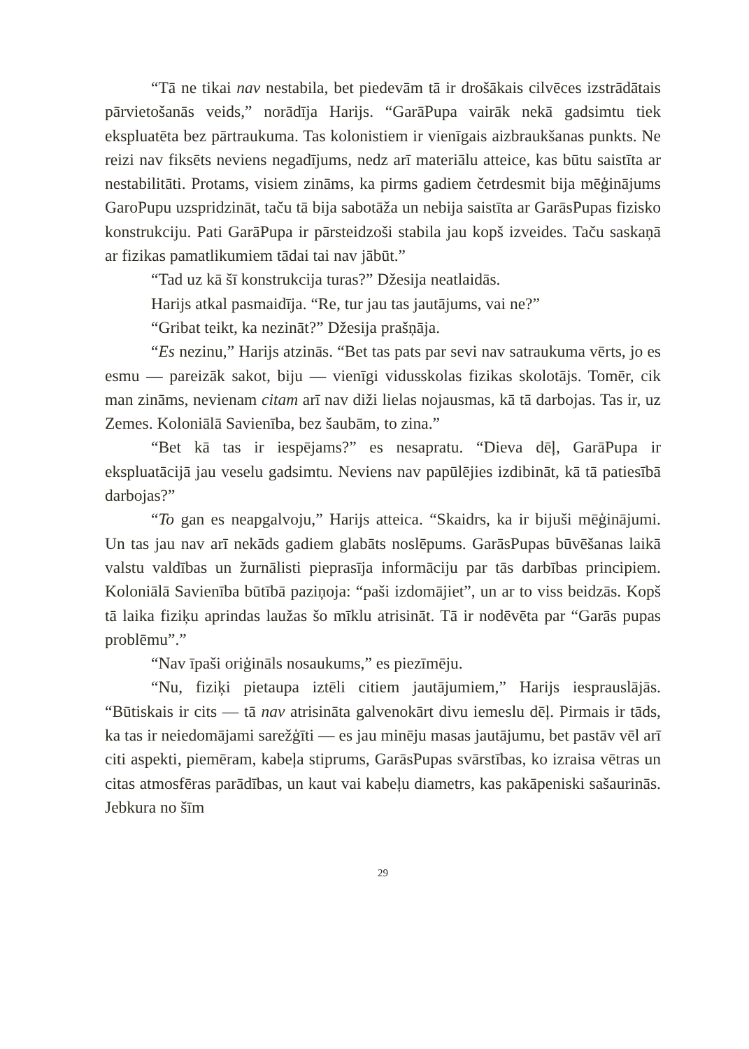“Tā ne tikai nav nestabila, bet piedevām tā ir drošākais cilvēces izstrādātais pārvietošanās veids,” norādīja Harijs. “GarāPupa vairāk nekā gadsimtu tiek ekspluatēta bez pārtraukuma. Tas kolonistiem ir vienīgais aizbraukšanas punkts. Ne reizi nav fiksēts neviens negadījums, nedz arī materiālu atteice, kas būtu saistīta ar nestabilitāti. Protams, visiem zināms, ka pirms gadiem četrdesmit bija mēģinājums GaroPupu uzspridzināt, taču tā bija sabotāža un nebija saistīta ar GarāsPupas fizisko konstrukciju. Pati GarāPupa ir pārsteidzoši stabila jau kopš izveides. Taču saskaņā ar fizikas pamatlikumiem tādai tai nav jābūt.”
“Tad uz kā šī konstrukcija turas?” Džesija neatlaidās.
Harijs atkal pasmaidīja. “Re, tur jau tas jautājums, vai ne?”
“Gribat teikt, ka nezināt?” Džesija prašņāja.
“Es nezinu,” Harijs atzinās. “Bet tas pats par sevi nav satraukuma vērts, jo es esmu — pareizāk sakot, biju — vienīgi vidusskolas fizikas skolotājs. Tomēr, cik man zināms, nevienam citam arī nav diži lielas nojausmas, kā tā darbojas. Tas ir, uz Zemes. Koloniālā Savienība, bez šaubām, to zina.”
“Bet kā tas ir iespējams?” es nesapratu. “Dieva dēļ, GarāPupa ir ekspluatācijā jau veselu gadsimtu. Neviens nav papūlējies izdibināt, kā tā patiesībā darbojas?”
“To gan es neapgalvoju,” Harijs atteica. “Skaidrs, ka ir bijuši mēģinājumi. Un tas jau nav arī nekāds gadiem glabāts noslēpums. GarāsPupas būvēšanas laikā valstu valdības un žurnālisti pieprasīja informāciju par tās darbības principiem. Koloniālā Savienība būtībā paziņoja: “paši izdomājiet”, un ar to viss beidzās. Kopš tā laika fiziķu aprindas laužas šo mīklu atrisināt. Tā ir nodēvēta par “Garās pupas problēmu”.”
“Nav īpaši oriģināls nosaukums,” es piezīmēju.
“Nu, fiziķi pietaupa iztēli citiem jautājumiem,” Harijs iesprauslājās. “Būtiskais ir cits — tā nav atrisināta galvenokārt divu iemeslu dēļ. Pirmais ir tāds, ka tas ir neiedomājami sarežģīti — es jau minēju masas jautājumu, bet pastāv vēl arī citi aspekti, piemēram, kabeļa stiprums, GarāsPupas svārstības, ko izraisa vētras un citas atmosfēras parādības, un kaut vai kabeļu diametrs, kas pakāpeniski sašaurinās. Jebkura no šīm
29